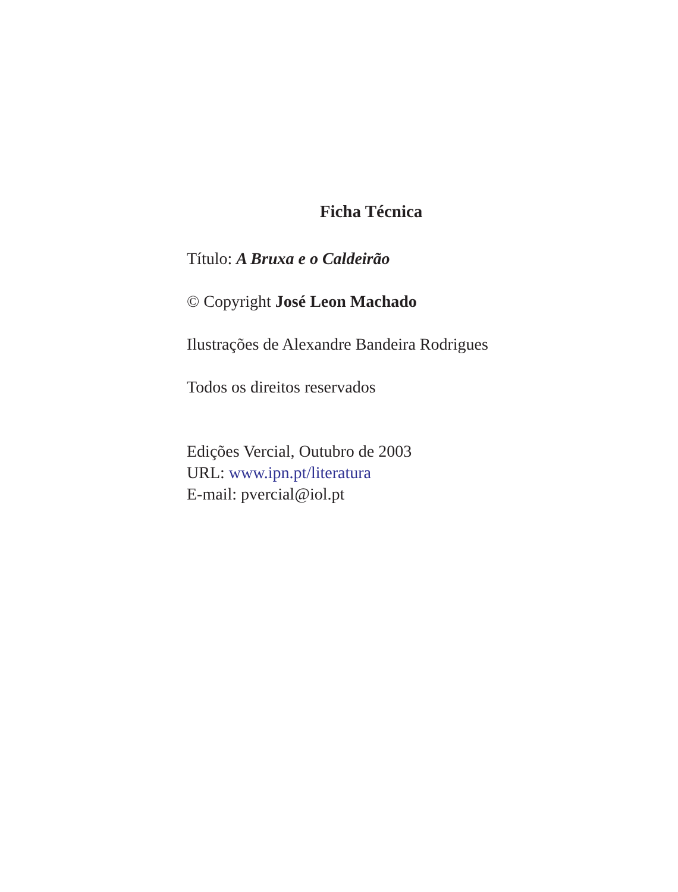Ficha Técnica
Título: A Bruxa e o Caldeirão
© Copyright José Leon Machado
Ilustrações de Alexandre Bandeira Rodrigues
Todos os direitos reservados
Edições Vercial, Outubro de 2003
URL: www.ipn.pt/literatura
E-mail: pvercial@iol.pt